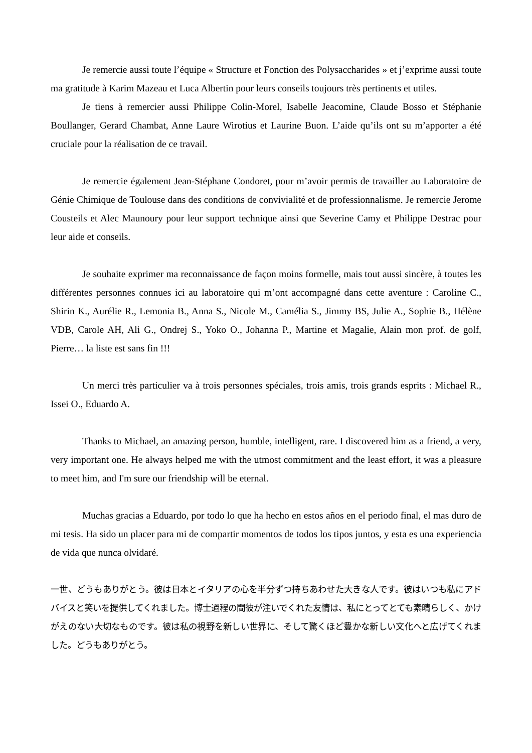Je remercie aussi toute l’équipe « Structure et Fonction des Polysaccharides » et j’exprime aussi toute ma gratitude à Karim Mazeau et Luca Albertin pour leurs conseils toujours très pertinents et utiles.
Je tiens à remercier aussi Philippe Colin-Morel, Isabelle Jeacomine, Claude Bosso et Stéphanie Boullanger, Gerard Chambat, Anne Laure Wirotius et Laurine Buon. L’aide qu’ils ont su m’apporter a été cruciale pour la réalisation de ce travail.
Je remercie également Jean-Stéphane Condoret, pour m’avoir permis de travailler au Laboratoire de Génie Chimique de Toulouse dans des conditions de convivialité et de professionnalisme. Je remercie Jerome Cousteils et Alec Maunoury pour leur support technique ainsi que Severine Camy et Philippe Destrac pour leur aide et conseils.
Je souhaite exprimer ma reconnaissance de façon moins formelle, mais tout aussi sincère, à toutes les différentes personnes connues ici au laboratoire qui m’ont accompagné dans cette aventure : Caroline C., Shirin K., Aurélie R., Lemonia B., Anna S., Nicole M., Camélia S., Jimmy BS, Julie A., Sophie B., Hélène VDB, Carole AH, Ali G., Ondrej S., Yoko O., Johanna P., Martine et Magalie, Alain mon prof. de golf, Pierre… la liste est sans fin !!!
Un merci très particulier va à trois personnes spéciales, trois amis, trois grands esprits : Michael R., Issei O., Eduardo A.
Thanks to Michael, an amazing person, humble, intelligent, rare. I discovered him as a friend, a very, very important one. He always helped me with the utmost commitment and the least effort, it was a pleasure to meet him, and I'm sure our friendship will be eternal.
Muchas gracias a Eduardo, por todo lo que ha hecho en estos años en el periodo final, el mas duro de mi tesis. Ha sido un placer para mi de compartir momentos de todos los tipos juntos, y esta es una experiencia de vida que nunca olvidaré.
一世、どうもありがとう。彼は日本とイタリアの心を半分ずつ持ちあわせた大きな人です。彼はいつも私にアドバイスと笑いを提供してくれました。博士過程の間彼が注いでくれた友情は、私にとってとても素晴らしく、かけがえのない大切なものです。彼は私の視野を新しい世界に、そして驚くほど豊かな新しい文化へと広げてくれました。どうもありがとう。